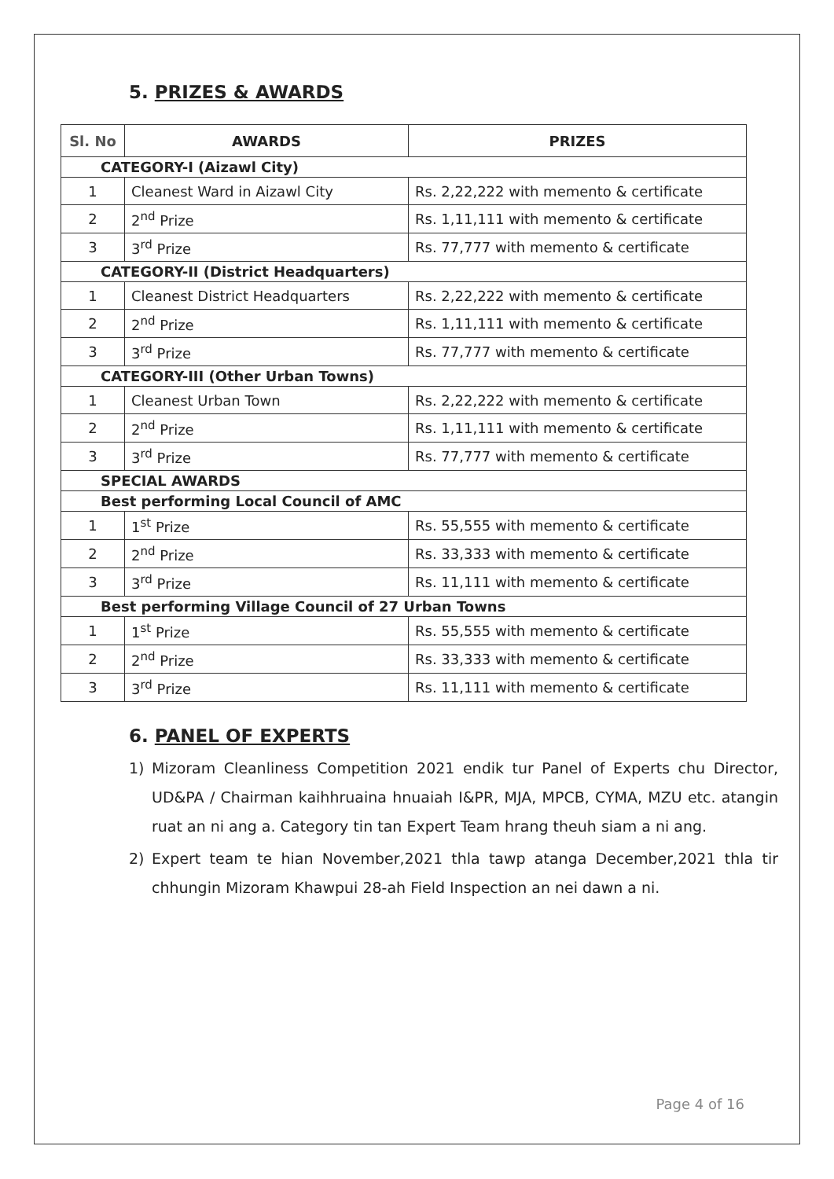5. PRIZES & AWARDS
| Sl. No | AWARDS | PRIZES |
| --- | --- | --- |
| CATEGORY-I (Aizawl City) | | |
| 1 | Cleanest Ward in Aizawl City | Rs. 2,22,222 with memento & certificate |
| 2 | 2<sup>nd</sup> Prize | Rs. 1,11,111 with memento & certificate |
| 3 | 3<sup>rd</sup> Prize | Rs. 77,777 with memento & certificate |
| CATEGORY-II (District Headquarters) | | |
| 1 | Cleanest District Headquarters | Rs. 2,22,222 with memento & certificate |
| 2 | 2<sup>nd</sup> Prize | Rs. 1,11,111 with memento & certificate |
| 3 | 3<sup>rd</sup> Prize | Rs. 77,777 with memento & certificate |
| CATEGORY-III (Other Urban Towns) | | |
| 1 | Cleanest Urban Town | Rs. 2,22,222 with memento & certificate |
| 2 | 2<sup>nd</sup> Prize | Rs. 1,11,111 with memento & certificate |
| 3 | 3<sup>rd</sup> Prize | Rs. 77,777 with memento & certificate |
| SPECIAL AWARDS | | |
| Best performing Local Council of AMC | | |
| 1 | 1<sup>st</sup> Prize | Rs. 55,555 with memento & certificate |
| 2 | 2<sup>nd</sup> Prize | Rs. 33,333 with memento & certificate |
| 3 | 3<sup>rd</sup> Prize | Rs. 11,111 with memento & certificate |
| Best performing Village Council of 27 Urban Towns | | |
| 1 | 1<sup>st</sup> Prize | Rs. 55,555 with memento & certificate |
| 2 | 2<sup>nd</sup> Prize | Rs. 33,333 with memento & certificate |
| 3 | 3<sup>rd</sup> Prize | Rs. 11,111 with memento & certificate |
6. PANEL OF EXPERTS
1) Mizoram Cleanliness Competition 2021 endik tur Panel of Experts chu Director, UD&PA / Chairman kaihhruaina hnuaiah I&PR, MJA, MPCB, CYMA, MZU etc. atangin ruat an ni ang a. Category tin tan Expert Team hrang theuh siam a ni ang.
2) Expert team te hian November,2021 thla tawp atanga December,2021 thla tir chhungin Mizoram Khawpui 28-ah Field Inspection an nei dawn a ni.
Page 4 of 16